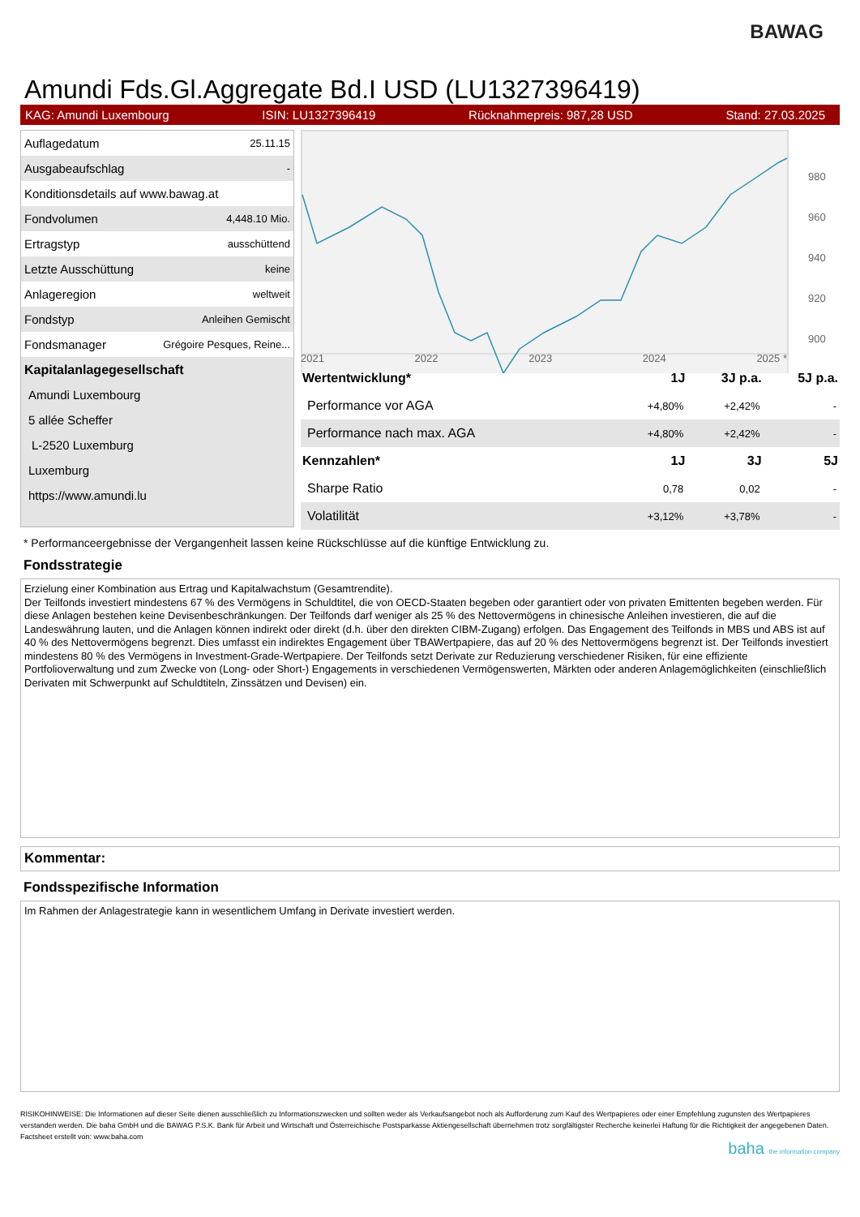BAWAG
Amundi Fds.Gl.Aggregate Bd.I USD (LU1327396419)
KAG: Amundi Luxembourg ISIN: LU1327396419 Rücknahmepreis: 987,28 USD Stand: 27.03.2025
| Auflagedatum | 25.11.15 |
| Ausgabeaufschlag | - |
| Konditionsdetails auf www.bawag.at | |
| Fondvolumen | 4,448.10 Mio. |
| Ertragstyp | ausschüttend |
| Letzte Ausschüttung | keine |
| Anlageregion | weltweit |
| Fondstyp | Anleihen Gemischt |
| Fondsmanager | Grégoire Pesques, Reine... |
| Kapitalanlagegesellschaft | |
| Amundi Luxembourg | |
| 5 allée Scheffer | |
| L-2520 Luxemburg | |
| Luxemburg | |
| https://www.amundi.lu | |
980
960
940
920
900
2021 2022 2023 2024 2025 *
| Wertentwicklung* | 1J | 3J p.a. | 5J p.a. |
| --- | --- | --- | --- |
| Performance vor AGA | +4,80% | +2,42% | - |
| Performance nach max. AGA | +4,80% | +2,42% | - |
| Kennzahlen* | 1J | 3J | 5J |
| Sharpe Ratio | 0,78 | 0,02 | - |
| Volatilität | +3,12% | +3,78% | - |
* Performanceergebnisse der Vergangenheit lassen keine Rückschlüsse auf die künftige Entwicklung zu.
Fondsstrategie
Erzielung einer Kombination aus Ertrag und Kapitalwachstum (Gesamtrendite).
Der Teilfonds investiert mindestens 67 % des Vermögens in Schuldtitel, die von OECD-Staaten begeben oder garantiert oder von privaten Emittenten begeben werden. Für diese Anlagen bestehen keine Devisenbeschränkungen. Der Teilfonds darf weniger als 25 % des Nettovermögens in chinesische Anleihen investieren, die auf die Landeswährung lauten, und die Anlagen können indirekt oder direkt (d.h. über den direkten CIBM-Zugang) erfolgen. Das Engagement des Teilfonds in MBS und ABS ist auf 40 % des Nettovermögens begrenzt. Dies umfasst ein indirektes Engagement über TBAWertpapiere, das auf 20 % des Nettovermögens begrenzt ist. Der Teilfonds investiert mindestens 80 % des Vermögens in Investment-Grade-Wertpapiere. Der Teilfonds setzt Derivate zur Reduzierung verschiedener Risiken, für eine effiziente Portfolioverwaltung und zum Zwecke von (Long- oder Short-) Engagements in verschiedenen Vermögenswerten, Märkten oder anderen Anlagemöglichkeiten (einschließlich Derivaten mit Schwerpunkt auf Schuldtiteln, Zinssätzen und Devisen) ein.
Kommentar:
Fondsspezifische Information
Im Rahmen der Anlagestrategie kann in wesentlichem Umfang in Derivate investiert werden.
RISIKOHINWEISE: Die Informationen auf dieser Seite dienen ausschließlich zu Informationszwecken und sollten weder als Verkaufsangebot noch als Aufforderung zum Kauf des Wertpapieres oder einer Empfehlung zugunsten des Wertpapieres verstanden werden. Die baha GmbH und die BAWAG P.S.K. Bank für Arbeit und Wirtschaft und Österreichische Postsparkasse Aktiengesellschaft übernehmen trotz sorgfältigster Recherche keinerlei Haftung für die Richtigkeit der angegebenen Daten.
Factsheet erstellt von: www.baha.com
baha the information company